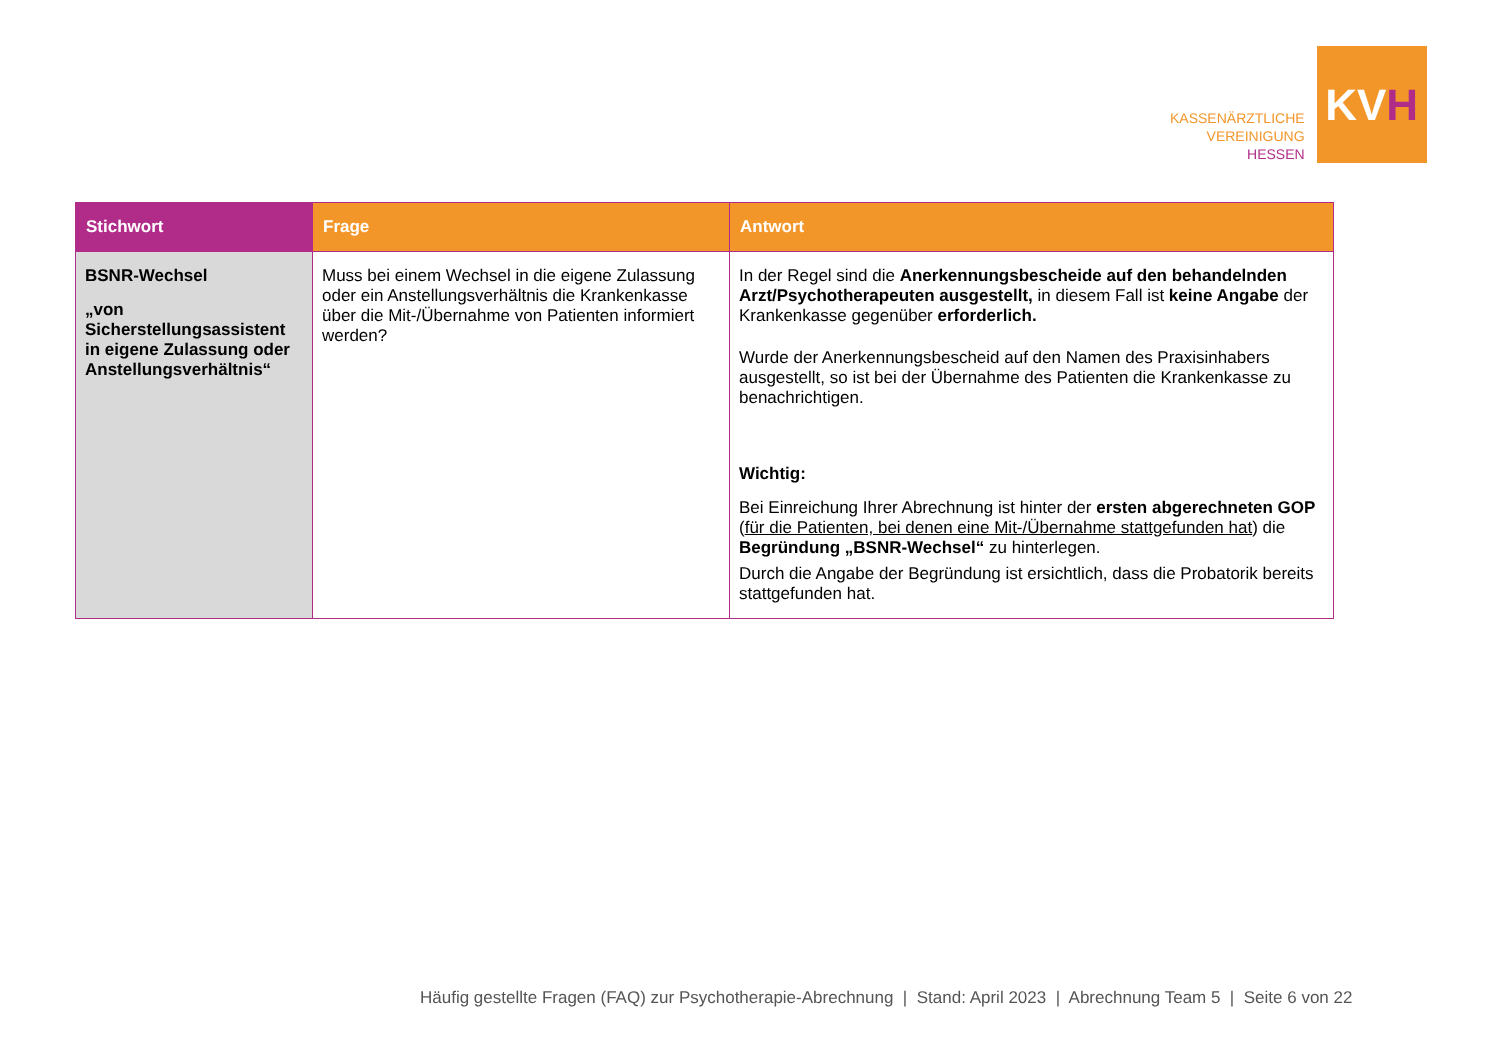KASSENÄRZTLICHE
VEREINIGUNG
HESSEN
KV H
| Stichwort | Frage | Antwort |
| --- | --- | --- |
| BSNR-Wechsel „von Sicherstellungsassistent in eigene Zulassung oder Anstellungsverhältnis“ | Muss bei einem Wechsel in die eigene Zulassung oder ein Anstellungsverhältnis die Krankenkasse über die Mit-/Übernahme von Patienten informiert werden? | In der Regel sind die Anerkennungsbescheide auf den behandelnden Arzt/Psychotherapeuten ausgestellt, in diesem Fall ist keine Angabe der Krankenkasse gegenüber erforderlich. Wurde der Anerkennungsbescheid auf den Namen des Praxisinhabers ausgestellt, so ist bei der Übernahme des Patienten die Krankenkasse zu benachrichtigen. Wichtig: Bei Einreichung Ihrer Abrechnung ist hinter der ersten abgerechneten GOP ( für die Patienten, bei denen eine Mit-/Übernahme stattgefunden hat ) die Begründung „BSNR-Wechsel“ zu hinterlegen. Durch die Angabe der Begründung ist ersichtlich, dass die Probatorik bereits stattgefunden hat. |
Häufig gestellte Fragen (FAQ) zur Psychotherapie-Abrechnung | Stand: April 2023 | Abrechnung Team 5 | Seite 6 von 22